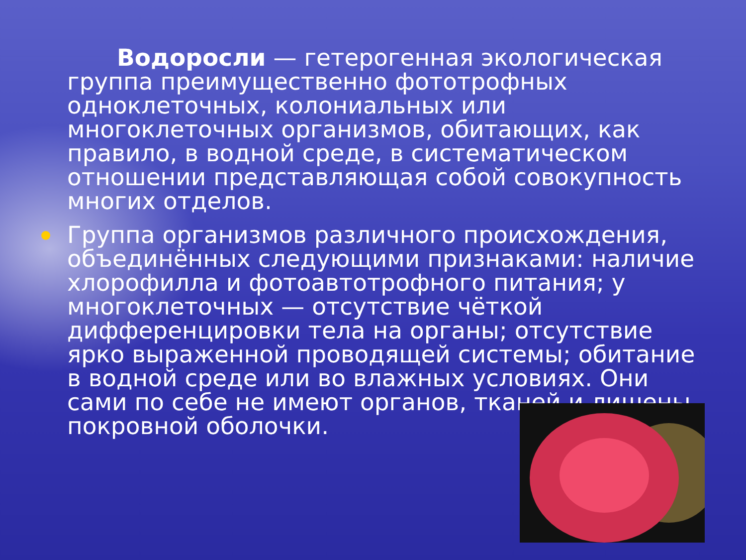Водоросли — гетерогенная экологическая группа преимущественно фототрофных одноклеточных, колониальных или многоклеточных организмов, обитающих, как правило, в водной среде, в систематическом отношении представляющая собой совокупность многих отделов.
Группа организмов различного происхождения, объединённых следующими признаками: наличие хлорофилла и фотоавтотрофного питания; у многоклеточных — отсутствие чёткой дифференцировки тела на органы; отсутствие ярко выраженной проводящей системы; обитание в водной среде или во влажных условиях. Они сами по себе не имеют органов, тканей и лишены покровной оболочки.